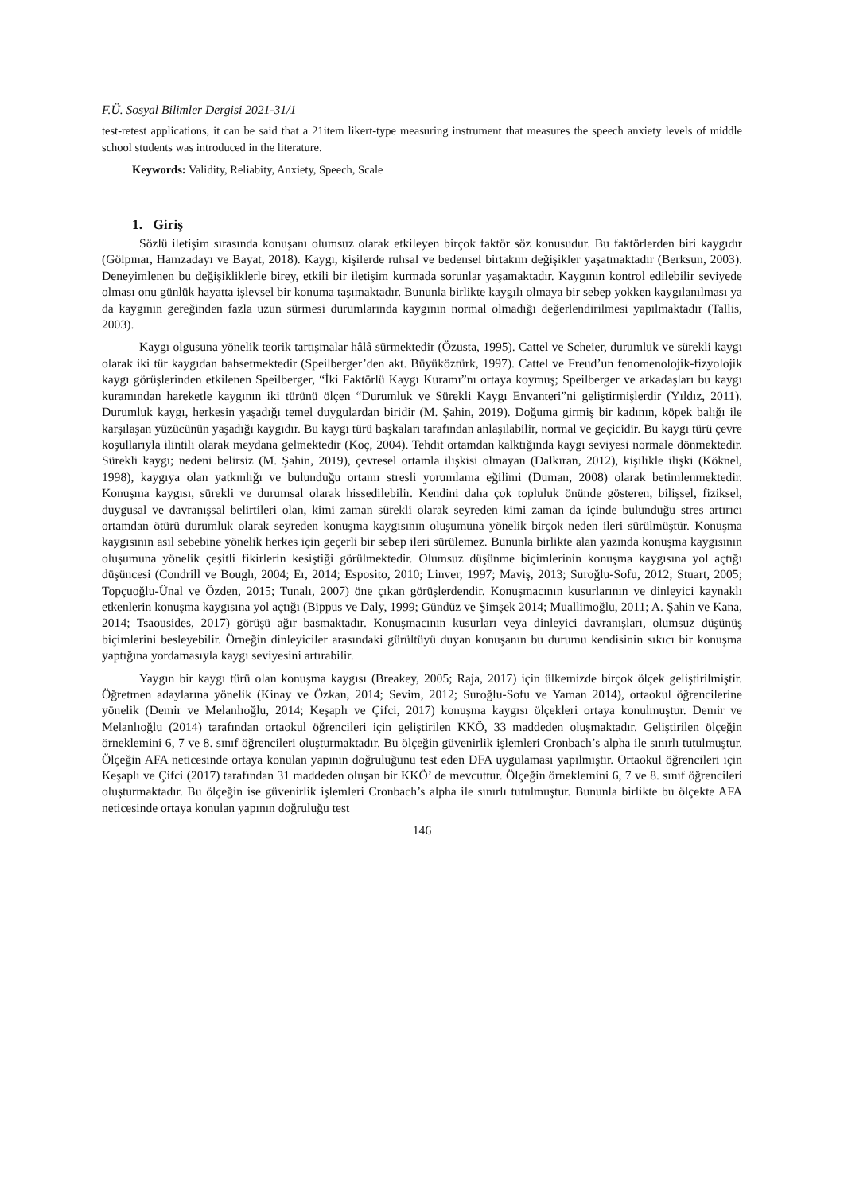F.Ü. Sosyal Bilimler Dergisi 2021-31/1
test-retest applications, it can be said that a 21item likert-type measuring instrument that measures the speech anxiety levels of middle school students was introduced in the literature.
Keywords: Validity, Reliabity, Anxiety, Speech, Scale
1. Giriş
Sözlü iletişim sırasında konuşanı olumsuz olarak etkileyen birçok faktör söz konusudur. Bu faktörlerden biri kaygıdır (Gölpınar, Hamzadayı ve Bayat, 2018). Kaygı, kişilerde ruhsal ve bedensel birtakım değişikler yaşatmaktadır (Berksun, 2003). Deneyimlenen bu değişikliklerle birey, etkili bir iletişim kurmada sorunlar yaşamaktadır. Kaygının kontrol edilebilir seviyede olması onu günlük hayatta işlevsel bir konuma taşımaktadır. Bununla birlikte kaygılı olmaya bir sebep yokken kaygılanılması ya da kaygının gereğinden fazla uzun sürmesi durumlarında kaygının normal olmadığı değerlendirilmesi yapılmaktadır (Tallis, 2003).
Kaygı olgusuna yönelik teorik tartışmalar hâlâ sürmektedir (Özusta, 1995). Cattel ve Scheier, durumluk ve sürekli kaygı olarak iki tür kaygıdan bahsetmektedir (Speilberger’den akt. Büyüköztürk, 1997). Cattel ve Freud’un fenomenolojik-fizyolojik kaygı görüşlerinden etkilenen Speilberger, “İki Faktörlü Kaygı Kuramı”nı ortaya koymuş; Speilberger ve arkadaşları bu kaygı kuramından hareketle kaygının iki türünü ölçen “Durumluk ve Sürekli Kaygı Envanteri”ni geliştirmişlerdir (Yıldız, 2011). Durumluk kaygı, herkesin yaşadığı temel duygulardan biridir (M. Şahin, 2019). Doğuma girmiş bir kadının, köpek balığı ile karşılaşan yüzücünün yaşadığı kaygıdır. Bu kaygı türü başkaları tarafından anlaşılabilir, normal ve geçicidir. Bu kaygı türü çevre koşullarıyla ilintili olarak meydana gelmektedir (Koç, 2004). Tehdit ortamdan kalktığında kaygı seviyesi normale dönmektedir. Sürekli kaygı; nedeni belirsiz (M. Şahin, 2019), çevresel ortamla ilişkisi olmayan (Dalkıran, 2012), kişilikle ilişki (Köknel, 1998), kaygıya olan yatkınlığı ve bulunduğu ortamı stresli yorumlama eğilimi (Duman, 2008) olarak betimlenmektedir. Konuşma kaygısı, sürekli ve durumsal olarak hissedilebilir. Kendini daha çok topluluk önünde gösteren, bilişsel, fiziksel, duygusal ve davranışsal belirtileri olan, kimi zaman sürekli olarak seyreden kimi zaman da içinde bulunduğu stres artırıcı ortamdan ötürü durumluk olarak seyreden konuşma kaygısının oluşumuna yönelik birçok neden ileri sürülmüştür. Konuşma kaygısının asıl sebebine yönelik herkes için geçerli bir sebep ileri sürülemez. Bununla birlikte alan yazında konuşma kaygısının oluşumuna yönelik çeşitli fikirlerin kesiştiği görülmektedir. Olumsuz düşünme biçimlerinin konuşma kaygısına yol açtığı düşüncesi (Condrill ve Bough, 2004; Er, 2014; Esposito, 2010; Linver, 1997; Maviş, 2013; Suroğlu-Sofu, 2012; Stuart, 2005; Topçuoğlu-Ünal ve Özden, 2015; Tunalı, 2007) öne çıkan görüşlerdendir. Konuşmacının kusurlarının ve dinleyici kaynaklı etkenlerin konuşma kaygısına yol açtığı (Bippus ve Daly, 1999; Gündüz ve Şimşek 2014; Muallimoğlu, 2011; A. Şahin ve Kana, 2014; Tsaousides, 2017) görüşü ağır basmaktadır. Konuşmacının kusurları veya dinleyici davranışları, olumsuz düşünüş biçimlerini besleyebilir. Örneğin dinleyiciler arasındaki gürültüyü duyan konuşanın bu durumu kendisinin sıkıcı bir konuşma yaptığına yordamasıyla kaygı seviyesini artırabilir.
Yaygın bir kaygı türü olan konuşma kaygısı (Breakey, 2005; Raja, 2017) için ülkemizde birçok ölçek geliştirilmiştir. Öğretmen adaylarına yönelik (Kinay ve Özkan, 2014; Sevim, 2012; Suroğlu-Sofu ve Yaman 2014), ortaokul öğrencilerine yönelik (Demir ve Melanlıoğlu, 2014; Keşaplı ve Çifci, 2017) konuşma kaygısı ölçekleri ortaya konulmuştur. Demir ve Melanlıoğlu (2014) tarafından ortaokul öğrencileri için geliştirilen KKÖ, 33 maddeden oluşmaktadır. Geliştirilen ölçeğin örneklemini 6, 7 ve 8. sınıf öğrencileri oluşturmaktadır. Bu ölçeğin güvenirlik işlemleri Cronbach’s alpha ile sınırlı tutulmuştur. Ölçeğin AFA neticesinde ortaya konulan yapının doğruluğunu test eden DFA uygulaması yapılmıştır. Ortaokul öğrencileri için Keşaplı ve Çifci (2017) tarafından 31 maddeden oluşan bir KKÖ’ de mevcuttur. Ölçeğin örneklemini 6, 7 ve 8. sınıf öğrencileri oluşturmaktadır. Bu ölçeğin ise güvenirlik işlemleri Cronbach’s alpha ile sınırlı tutulmuştur. Bununla birlikte bu ölçekte AFA neticesinde ortaya konulan yapının doğruluğu test
146